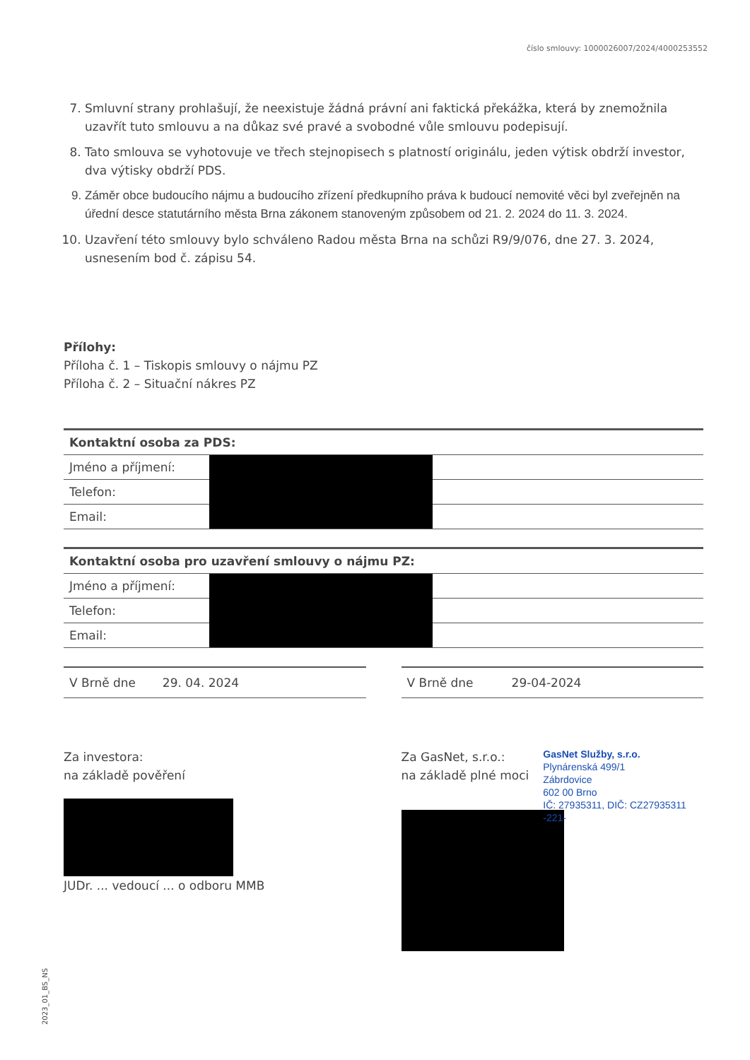číslo smlouvy: 1000026007/2024/4000253552
7. Smluvní strany prohlašují, že neexistuje žádná právní ani faktická překážka, která by znemožnila uzavřít tuto smlouvu a na důkaz své pravé a svobodné vůle smlouvu podepisují.
8. Tato smlouva se vyhotovuje ve třech stejnopisech s platností originálu, jeden výtisk obdrží investor, dva výtisky obdrží PDS.
9. Záměr obce budoucího nájmu a budoucího zřízení předkupního práva k budoucí nemovité věci byl zveřejněn na úřední desce statutárního města Brna zákonem stanoveným způsobem od 21. 2. 2024 do 11. 3. 2024.
10. Uzavření této smlouvy bylo schváleno Radou města Brna na schůzi R9/9/076, dne 27. 3. 2024, usnesením bod č. zápisu 54.
Přílohy:
Příloha č. 1 – Tiskopis smlouvy o nájmu PZ
Příloha č. 2 – Situační nákres PZ
| Kontaktní osoba za PDS: | | |
| Jméno a příjmení: | | |
| Telefon: | | |
| Email: | | |
| Kontaktní osoba pro uzavření smlouvy o nájmu PZ: | | |
| Jméno a příjmení: | | |
| Telefon: | | |
| Email: | | |
V Brně dne 29. 04. 2024 V Brně dne 29-04-2024
Za investora:
na základě pověření
JUDr. ... vedoucí ... o odboru MMB
Za GasNet, s.r.o.:
na základě plné moci
GasNet Služby, s.r.o.
Plynárenská 499/1
Zábrdovice
602 00 Brno
IČ: 27935311, DIČ: CZ27935311
-221-
2023_01_BS_NS